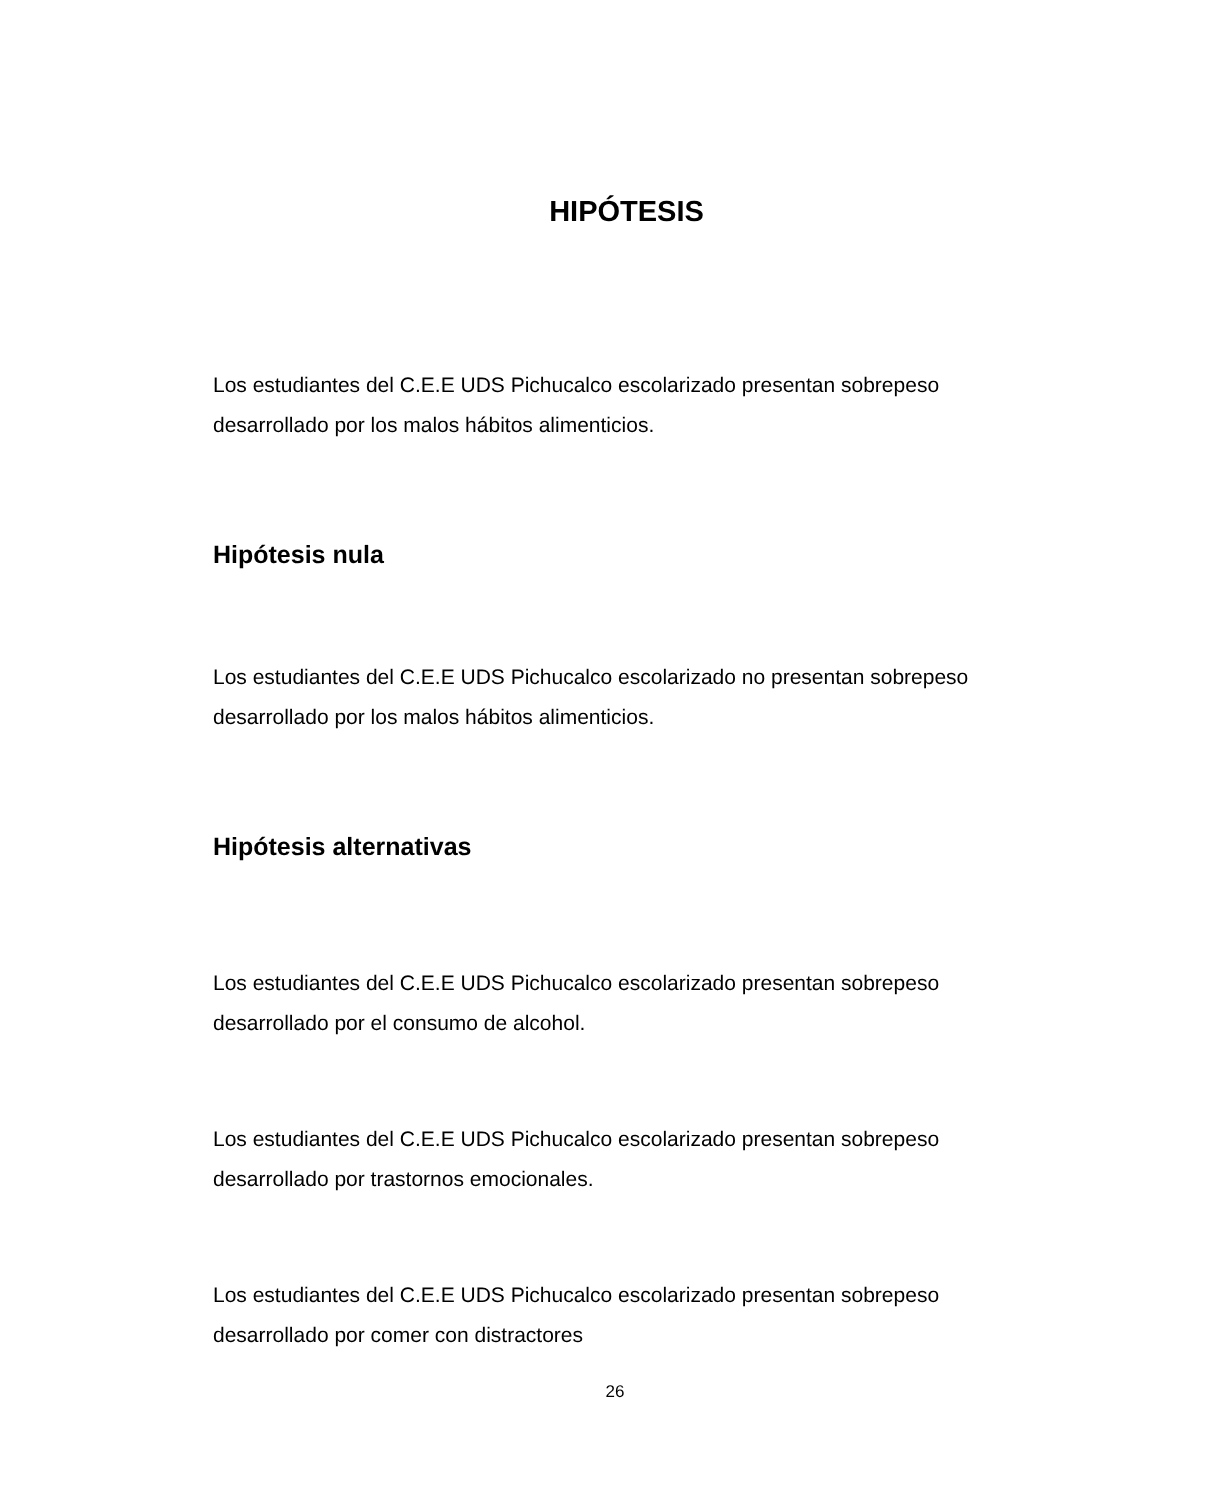HIPÓTESIS
Los estudiantes del C.E.E UDS Pichucalco escolarizado presentan sobrepeso desarrollado por los malos hábitos alimenticios.
Hipótesis nula
Los estudiantes del C.E.E UDS Pichucalco escolarizado no presentan sobrepeso desarrollado por los malos hábitos alimenticios.
Hipótesis alternativas
Los estudiantes del C.E.E UDS Pichucalco escolarizado presentan sobrepeso desarrollado por el consumo de alcohol.
Los estudiantes del C.E.E UDS Pichucalco escolarizado presentan sobrepeso desarrollado por trastornos emocionales.
Los estudiantes del C.E.E UDS Pichucalco escolarizado presentan sobrepeso desarrollado por comer con distractores
26